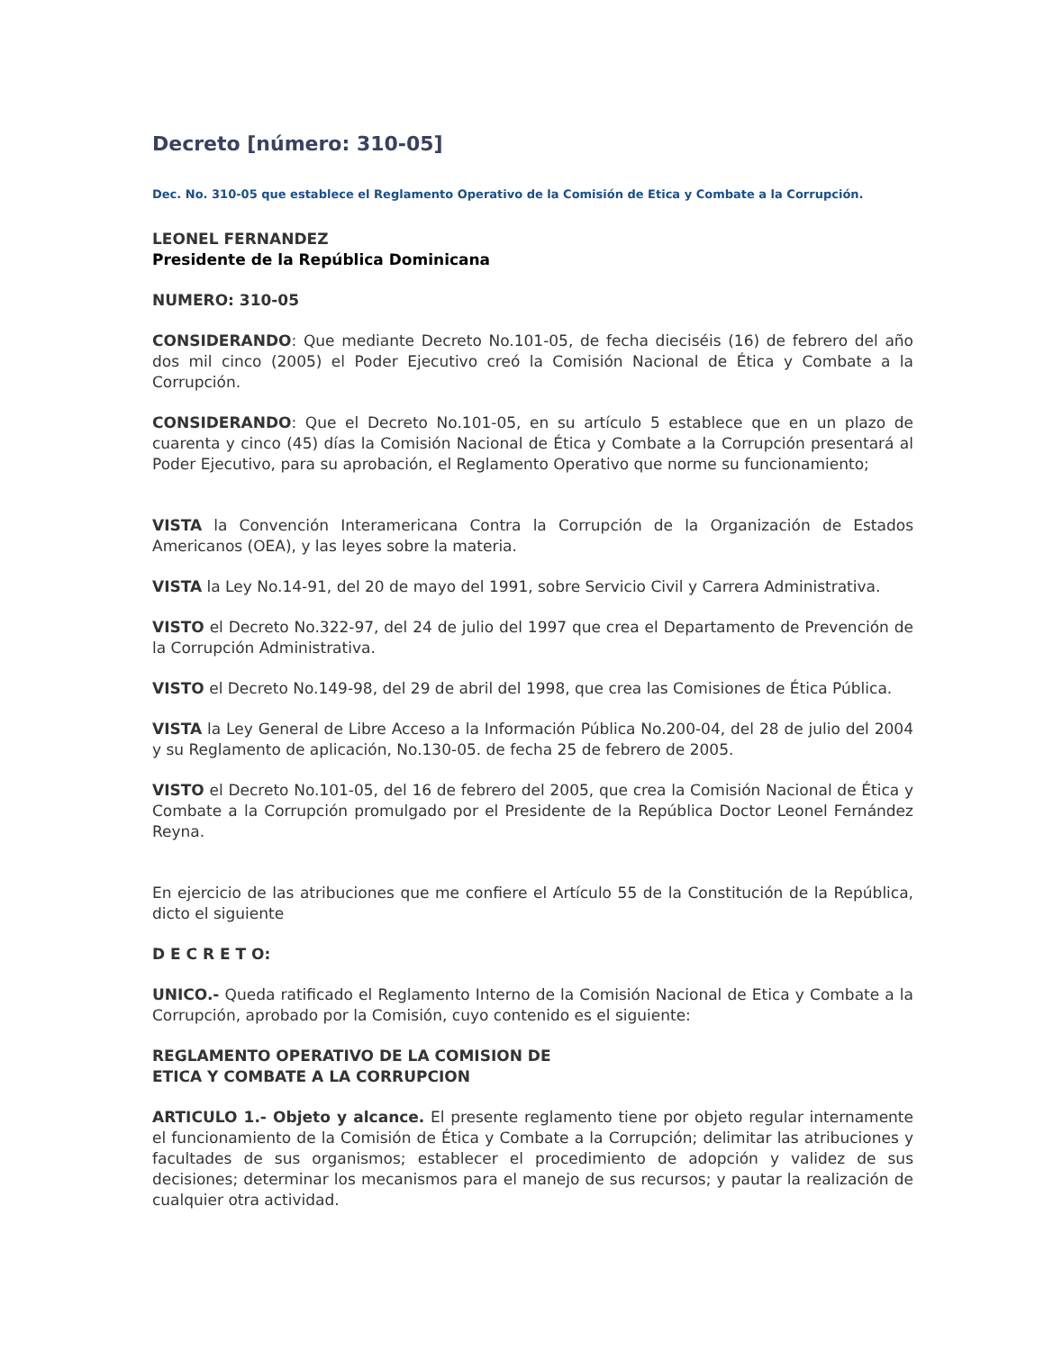Decreto [número: 310-05]
Dec. No. 310-05 que establece el Reglamento Operativo de la Comisión de Etica y Combate a la Corrupción.
LEONEL FERNANDEZ
Presidente de la República Dominicana
NUMERO: 310-05
CONSIDERANDO: Que mediante Decreto No.101-05, de fecha dieciséis (16) de febrero del año dos mil cinco (2005) el Poder Ejecutivo creó la Comisión Nacional de Ética y Combate a la Corrupción.
CONSIDERANDO: Que el Decreto No.101-05, en su artículo 5 establece que en un plazo de cuarenta y cinco (45) días la Comisión Nacional de Ética y Combate a la Corrupción presentará al Poder Ejecutivo, para su aprobación, el Reglamento Operativo que norme su funcionamiento;
VISTA la Convención Interamericana Contra la Corrupción de la Organización de Estados Americanos (OEA), y las leyes sobre la materia.
VISTA la Ley No.14-91, del 20 de mayo del 1991, sobre Servicio Civil y Carrera Administrativa.
VISTO el Decreto No.322-97, del 24 de julio del 1997 que crea el Departamento de Prevención de la Corrupción Administrativa.
VISTO el Decreto No.149-98, del 29 de abril del 1998, que crea las Comisiones de Ética Pública.
VISTA la Ley General de Libre Acceso a la Información Pública No.200-04, del 28 de julio del 2004 y su Reglamento de aplicación, No.130-05. de fecha 25 de febrero de 2005.
VISTO el Decreto No.101-05, del 16 de febrero del 2005, que crea la Comisión Nacional de Ética y Combate a la Corrupción promulgado por el Presidente de la República Doctor Leonel Fernández Reyna.
En ejercicio de las atribuciones que me confiere el Artículo 55 de la Constitución de la República, dicto el siguiente
D E C R E T O:
UNICO.- Queda ratificado el Reglamento Interno de la Comisión Nacional de Etica y Combate a la Corrupción, aprobado por la Comisión, cuyo contenido es el siguiente:
REGLAMENTO OPERATIVO DE LA COMISION DE
ETICA Y COMBATE A LA CORRUPCION
ARTICULO 1.- Objeto y alcance. El presente reglamento tiene por objeto regular internamente el funcionamiento de la Comisión de Ética y Combate a la Corrupción; delimitar las atribuciones y facultades de sus organismos; establecer el procedimiento de adopción y validez de sus decisiones; determinar los mecanismos para el manejo de sus recursos; y pautar la realización de cualquier otra actividad.